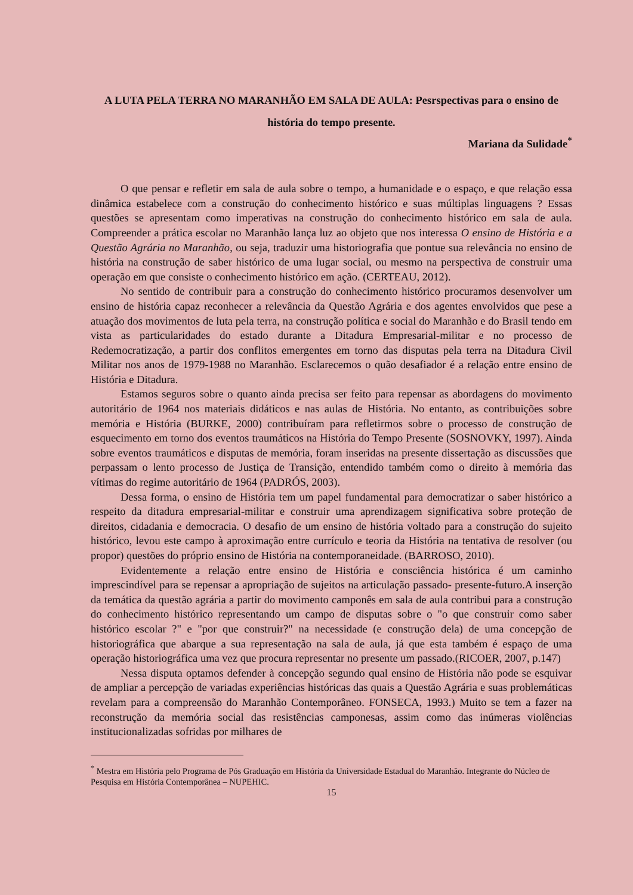A LUTA PELA TERRA NO MARANHÃO EM SALA DE AULA: Pesrspectivas para o ensino de história do tempo presente.
Mariana da Sulidade<sup>*</sup>
O que pensar e refletir em sala de aula sobre o tempo, a humanidade e o espaço, e que relação essa dinâmica estabelece com a construção do conhecimento histórico e suas múltiplas linguagens ? Essas questões se apresentam como imperativas na construção do conhecimento histórico em sala de aula. Compreender a prática escolar no Maranhão lança luz ao objeto que nos interessa O ensino de História e a Questão Agrária no Maranhão, ou seja, traduzir uma historiografia que pontue sua relevância no ensino de história na construção de saber histórico de uma lugar social, ou mesmo na perspectiva de construir uma operação em que consiste o conhecimento histórico em ação. (CERTEAU, 2012).
No sentido de contribuir para a construção do conhecimento histórico procuramos desenvolver um ensino de história capaz reconhecer a relevância da Questão Agrária e dos agentes envolvidos que pese a atuação dos movimentos de luta pela terra, na construção política e social do Maranhão e do Brasil tendo em vista as particularidades do estado durante a Ditadura Empresarial-militar e no processo de Redemocratização, a partir dos conflitos emergentes em torno das disputas pela terra na Ditadura Civil Militar nos anos de 1979-1988 no Maranhão. Esclarecemos o quão desafiador é a relação entre ensino de História e Ditadura.
Estamos seguros sobre o quanto ainda precisa ser feito para repensar as abordagens do movimento autoritário de 1964 nos materiais didáticos e nas aulas de História. No entanto, as contribuições sobre memória e História (BURKE, 2000) contribuíram para refletirmos sobre o processo de construção de esquecimento em torno dos eventos traumáticos na História do Tempo Presente (SOSNOVKY, 1997). Ainda sobre eventos traumáticos e disputas de memória, foram inseridas na presente dissertação as discussões que perpassam o lento processo de Justiça de Transição, entendido também como o direito à memória das vítimas do regime autoritário de 1964 (PADRÓS, 2003).
Dessa forma, o ensino de História tem um papel fundamental para democratizar o saber histórico a respeito da ditadura empresarial-militar e construir uma aprendizagem significativa sobre proteção de direitos, cidadania e democracia. O desafio de um ensino de história voltado para a construção do sujeito histórico, levou este campo à aproximação entre currículo e teoria da História na tentativa de resolver (ou propor) questões do próprio ensino de História na contemporaneidade. (BARROSO, 2010).
Evidentemente a relação entre ensino de História e consciência histórica é um caminho imprescindível para se repensar a apropriação de sujeitos na articulação passado- presente-futuro.A inserção da temática da questão agrária a partir do movimento camponês em sala de aula contribui para a construção do conhecimento histórico representando um campo de disputas sobre o "o que construir como saber histórico escolar ?" e "por que construir?" na necessidade (e construção dela) de uma concepção de historiográfica que abarque a sua representação na sala de aula, já que esta também é espaço de uma operação historiográfica uma vez que procura representar no presente um passado.(RICOER, 2007, p.147)
Nessa disputa optamos defender à concepção segundo qual ensino de História não pode se esquivar de ampliar a percepção de variadas experiências históricas das quais a Questão Agrária e suas problemáticas revelam para a compreensão do Maranhão Contemporâneo. FONSECA, 1993.) Muito se tem a fazer na reconstrução da memória social das resistências camponesas, assim como das inúmeras violências institucionalizadas sofridas por milhares de
<sup>*</sup> Mestra em História pelo Programa de Pós Graduação em História da Universidade Estadual do Maranhão. Integrante do Núcleo de Pesquisa em História Contemporânea – NUPEHIC.
15